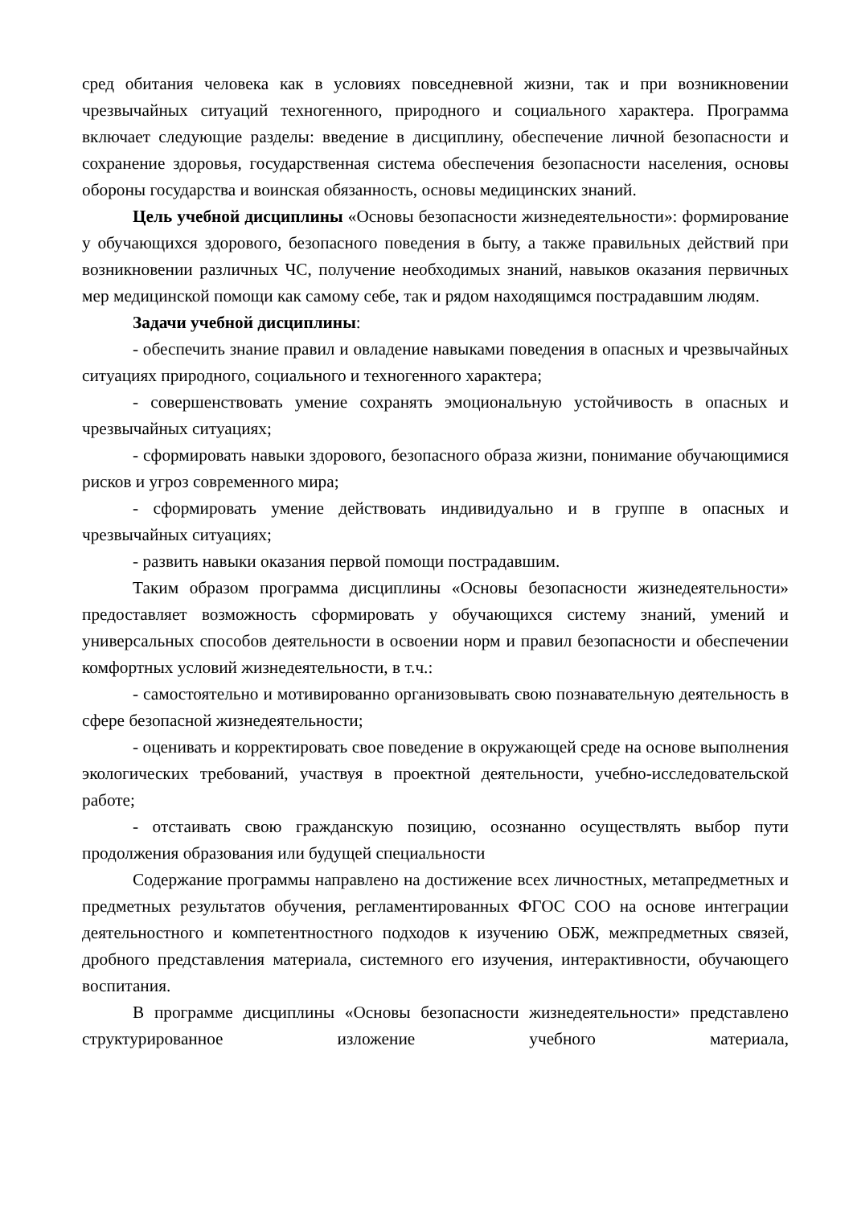сред обитания человека как в условиях повседневной жизни, так и при возникновении чрезвычайных ситуаций техногенного, природного и социального характера. Программа включает следующие разделы: введение в дисциплину, обеспечение личной безопасности и сохранение здоровья, государственная система обеспечения безопасности населения, основы обороны государства и воинская обязанность, основы медицинских знаний.
Цель учебной дисциплины «Основы безопасности жизнедеятельности»: формирование у обучающихся здорового, безопасного поведения в быту, а также правильных действий при возникновении различных ЧС, получение необходимых знаний, навыков оказания первичных мер медицинской помощи как самому себе, так и рядом находящимся пострадавшим людям.
Задачи учебной дисциплины:
- обеспечить знание правил и овладение навыками поведения в опасных и чрезвычайных ситуациях природного, социального и техногенного характера;
- совершенствовать умение сохранять эмоциональную устойчивость в опасных и чрезвычайных ситуациях;
- сформировать навыки здорового, безопасного образа жизни, понимание обучающимися рисков и угроз современного мира;
- сформировать умение действовать индивидуально и в группе в опасных и чрезвычайных ситуациях;
- развить навыки оказания первой помощи пострадавшим.
Таким образом программа дисциплины «Основы безопасности жизнедеятельности» предоставляет возможность сформировать у обучающихся систему знаний, умений и универсальных способов деятельности в освоении норм и правил безопасности и обеспечении комфортных условий жизнедеятельности, в т.ч.:
- самостоятельно и мотивированно организовывать свою познавательную деятельность в сфере безопасной жизнедеятельности;
- оценивать и корректировать свое поведение в окружающей среде на основе выполнения экологических требований, участвуя в проектной деятельности, учебно-исследовательской работе;
- отстаивать свою гражданскую позицию, осознанно осуществлять выбор пути продолжения образования или будущей специальности
Содержание программы направлено на достижение всех личностных, метапредметных и предметных результатов обучения, регламентированных ФГОС СОО на основе интеграции деятельностного и компетентностного подходов к изучению ОБЖ, межпредметных связей, дробного представления материала, системного его изучения, интерактивности, обучающего воспитания.
В программе дисциплины «Основы безопасности жизнедеятельности» представлено структурированное изложение учебного материала,